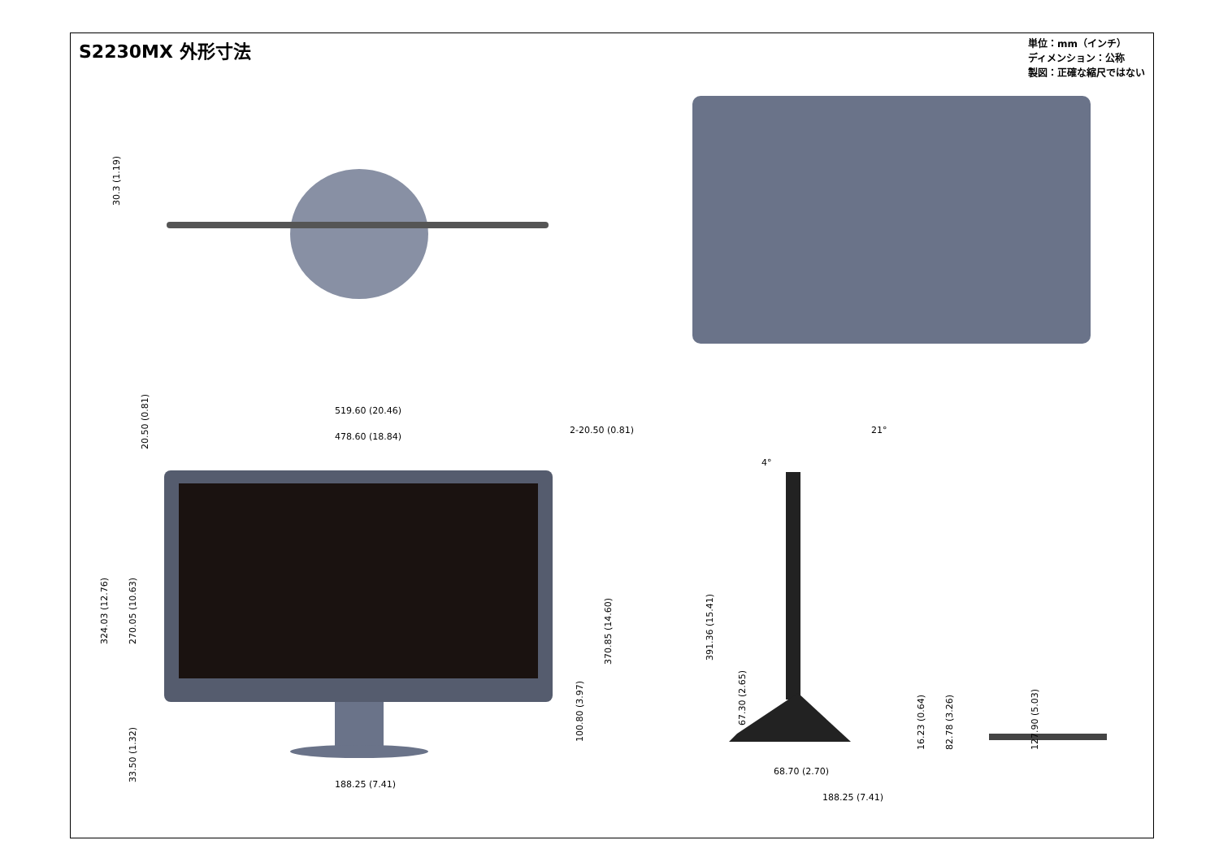S2230MX 外形寸法
単位：mm（インチ）
ディメンション：公称
製図：正確な縮尺ではない
30.3 (1.19)
519.60 (20.46)
478.60 (18.84)
2-20.50 (0.81)
20.50 (0.81)
324.03 (12.76)
270.05 (10.63)
33.50 (1.32)
100.80 (3.97)
370.85 (14.60)
188.25 (7.41)
4°
21°
391.36 (15.41)
67.30 (2.65)
16.23 (0.64)
82.78 (3.26)
127.90 (5.03)
68.70 (2.70)
188.25 (7.41)